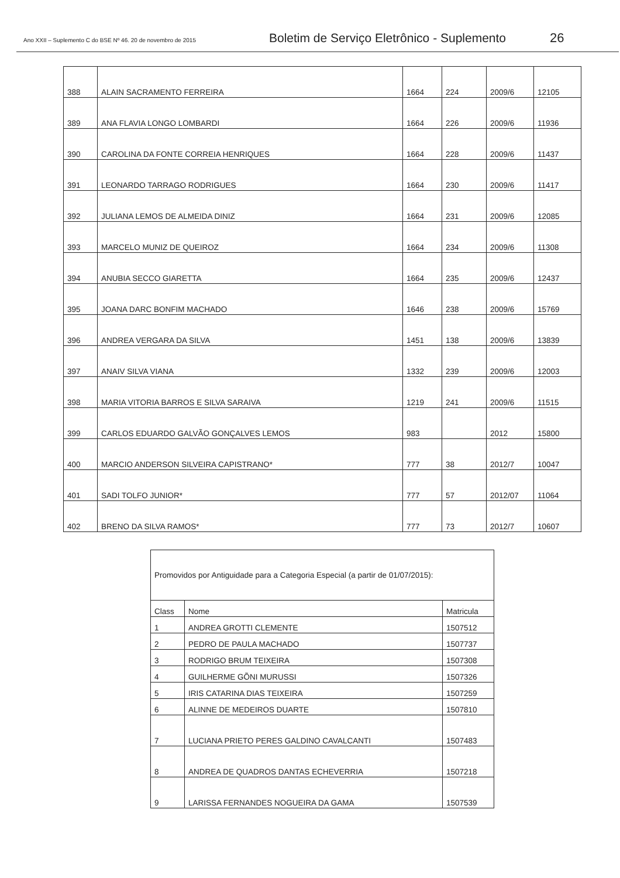Ano XXII – Suplemento C do BSE Nº 46. 20 de novembro de 2015 Boletim de Serviço Eletrônico - Suplemento 26
| 388 | ALAIN SACRAMENTO FERREIRA | 1664 | 224 | 2009/6 | 12105 |
| 389 | ANA FLAVIA LONGO LOMBARDI | 1664 | 226 | 2009/6 | 11936 |
| 390 | CAROLINA DA FONTE CORREIA HENRIQUES | 1664 | 228 | 2009/6 | 11437 |
| 391 | LEONARDO TARRAGO RODRIGUES | 1664 | 230 | 2009/6 | 11417 |
| 392 | JULIANA LEMOS DE ALMEIDA DINIZ | 1664 | 231 | 2009/6 | 12085 |
| 393 | MARCELO MUNIZ DE QUEIROZ | 1664 | 234 | 2009/6 | 11308 |
| 394 | ANUBIA SECCO GIARETTA | 1664 | 235 | 2009/6 | 12437 |
| 395 | JOANA DARC BONFIM MACHADO | 1646 | 238 | 2009/6 | 15769 |
| 396 | ANDREA VERGARA DA SILVA | 1451 | 138 | 2009/6 | 13839 |
| 397 | ANAIV SILVA VIANA | 1332 | 239 | 2009/6 | 12003 |
| 398 | MARIA VITORIA BARROS E SILVA SARAIVA | 1219 | 241 | 2009/6 | 11515 |
| 399 | CARLOS EDUARDO GALVÃO GONÇALVES LEMOS | 983 | | 2012 | 15800 |
| 400 | MARCIO ANDERSON SILVEIRA CAPISTRANO* | 777 | 38 | 2012/7 | 10047 |
| 401 | SADI TOLFO JUNIOR* | 777 | 57 | 2012/07 | 11064 |
| 402 | BRENO DA SILVA RAMOS* | 777 | 73 | 2012/7 | 10607 |
| Promovidos por Antiguidade para a Categoria Especial (a partir de 01/07/2015): | | |
| Class | Nome | Matricula |
| 1 | ANDREA GROTTI CLEMENTE | 1507512 |
| 2 | PEDRO DE PAULA MACHADO | 1507737 |
| 3 | RODRIGO BRUM TEIXEIRA | 1507308 |
| 4 | GUILHERME GÕNI MURUSSI | 1507326 |
| 5 | IRIS CATARINA DIAS TEIXEIRA | 1507259 |
| 6 | ALINNE DE MEDEIROS DUARTE | 1507810 |
| 7 | LUCIANA PRIETO PERES GALDINO CAVALCANTI | 1507483 |
| 8 | ANDREA DE QUADROS DANTAS ECHEVERRIA | 1507218 |
| 9 | LARISSA FERNANDES NOGUEIRA DA GAMA | 1507539 |